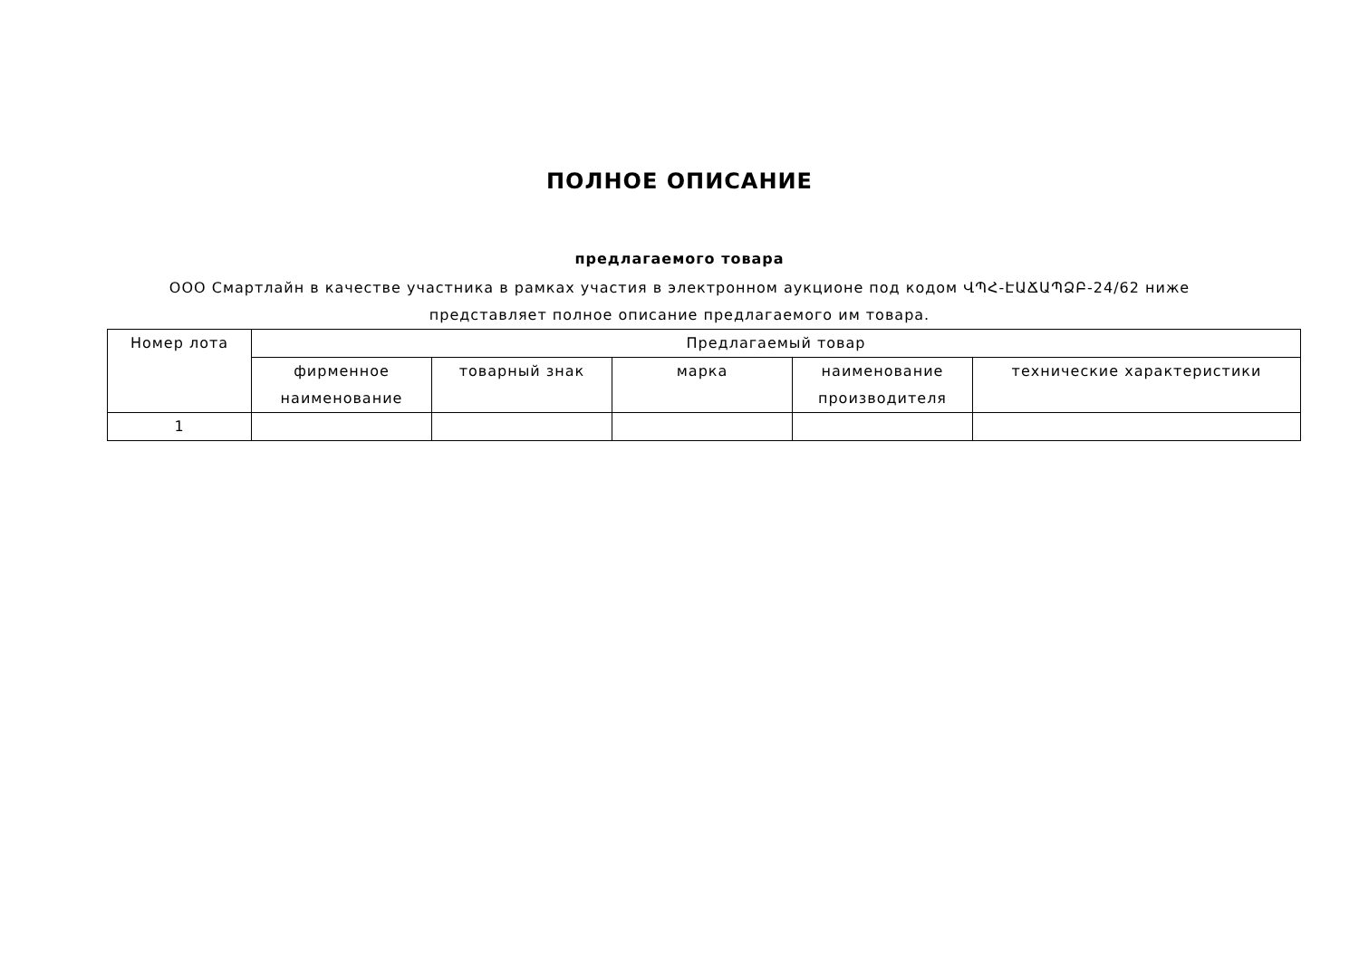ПОЛНОЕ ОПИСАНИЕ
предлагаемого товара
ООО Смартлайн в качестве участника в рамках участия в электронном аукционе под кодом ՎՊՀ-ԷԱՃԱՊՁԲ-24/62 ниже
представляет полное описание предлагаемого им товара.
| Номер лота | Предлагаемый товар | | | | |
| --- | --- | --- | --- | --- | --- |
| | фирменное наименование | товарный знак | марка | наименование производителя | технические характеристики |
| 1 | | | | | |